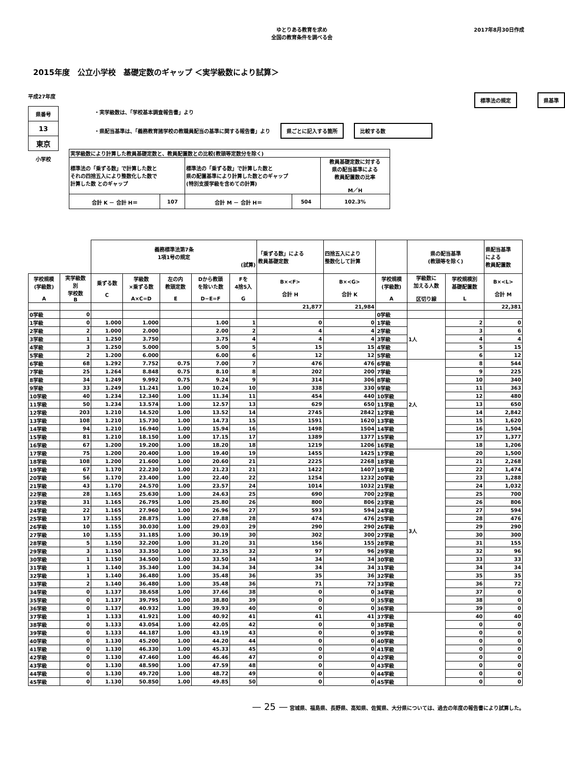ゆとりある教育を求め
全国の教育条件を調べる会
2017年8月30日作成
2015年度　公立小学校　基礎定数のギャップ ＜実学級数により試算＞
平成27年度
| 県番号 |
| 13 |
| 東京 |
小学校
標準法の規定 県基準
・実学級数は、「学校基本調査報告書」より
・県配当基準は、「義務教育諸学校の教職員配当の基準に関する報告書」より 県ごとに記入する箇所 比較する数
| 実学級数により計算した教員基礎定数と、教員配置数との比較(教頭等定数分を除く) | | | | |
| 標準法の「乗ずる数」で計算した数と それの四捨五入により整数化した数で 計算した数 とのギャップ | | 標準法の「乗ずる数」で計算した数と 県の配置基準により計算した数とのギャップ (特別支援学級を含めての計算) | | 教員基礎定数に対する 県の配当基準による 教員配置数の比率 M／H |
| 合計 K － 合計 H＝ | 107 | 合計 M － 合計 H＝ | 504 | 102.3% |
| | | 義務標準法第7条 1項1号の規定 (試算) | | | | | 「乗ずる数」による 教員基礎定数 | 四捨五入により 整数化して計算 | | 県の配当基準 (教頭等を除く) | | 県配当基準 による 教員配置数 |
| 学校規模 (学級数) A | 実学級数 別 学校数 B | 乗ずる数 C | 学級数 ×乗ずる数 A×C=D | 左の内 教頭定数 E | Dから教頭 を除いた数 D−E=F | Fを 4捨5入 G | B×<F> 合計 H | B×<G> 合計 K | 学校規模 (学級数) A | 学級数に 加える人数 区切り線 | 学校規模別 基礎配置数 L | B×<L> 合計 M |
| | | | | | | | 21,877 | 21,984 | | | | 22,381 |
| 0学級 | 0 | | | | | | | | 0学級 | | | |
| 1学級 | 0 | 1.000 | 1.000 | | 1.00 | 1 | 0 | 0 | 1学級 | 1人 | 2 | 0 |
| 2学級 | 2 | 1.000 | 2.000 | | 2.00 | 2 | 4 | 4 | 2学級 | | 3 | 6 |
| 3学級 | 1 | 1.250 | 3.750 | | 3.75 | 4 | 4 | 4 | 3学級 | | 4 | 4 |
| 4学級 | 3 | 1.250 | 5.000 | | 5.00 | 5 | 15 | 15 | 4学級 | | 5 | 15 |
| 5学級 | 2 | 1.200 | 6.000 | | 6.00 | 6 | 12 | 12 | 5学級 | | 6 | 12 |
| 6学級 | 68 | 1.292 | 7.752 | 0.75 | 7.00 | 7 | 476 | 476 | 6学級 | 2人 | 8 | 544 |
| 7学級 | 25 | 1.264 | 8.848 | 0.75 | 8.10 | 8 | 202 | 200 | 7学級 | | 9 | 225 |
| 8学級 | 34 | 1.249 | 9.992 | 0.75 | 9.24 | 9 | 314 | 306 | 8学級 | | 10 | 340 |
| 9学級 | 33 | 1.249 | 11.241 | 1.00 | 10.24 | 10 | 338 | 330 | 9学級 | | 11 | 363 |
| 10学級 | 40 | 1.234 | 12.340 | 1.00 | 11.34 | 11 | 454 | 440 | 10学級 | | 12 | 480 |
| 11学級 | 50 | 1.234 | 13.574 | 1.00 | 12.57 | 13 | 629 | 650 | 11学級 | | 13 | 650 |
| 12学級 | 203 | 1.210 | 14.520 | 1.00 | 13.52 | 14 | 2745 | 2842 | 12学級 | | 14 | 2,842 |
| 13学級 | 108 | 1.210 | 15.730 | 1.00 | 14.73 | 15 | 1591 | 1620 | 13学級 | | 15 | 1,620 |
| 14学級 | 94 | 1.210 | 16.940 | 1.00 | 15.94 | 16 | 1498 | 1504 | 14学級 | | 16 | 1,504 |
| 15学級 | 81 | 1.210 | 18.150 | 1.00 | 17.15 | 17 | 1389 | 1377 | 15学級 | | 17 | 1,377 |
| 16学級 | 67 | 1.200 | 19.200 | 1.00 | 18.20 | 18 | 1219 | 1206 | 16学級 | | 18 | 1,206 |
| 17学級 | 75 | 1.200 | 20.400 | 1.00 | 19.40 | 19 | 1455 | 1425 | 17学級 | 3人 | 20 | 1,500 |
| 18学級 | 108 | 1.200 | 21.600 | 1.00 | 20.60 | 21 | 2225 | 2268 | 18学級 | | 21 | 2,268 |
| 19学級 | 67 | 1.170 | 22.230 | 1.00 | 21.23 | 21 | 1422 | 1407 | 19学級 | | 22 | 1,474 |
| 20学級 | 56 | 1.170 | 23.400 | 1.00 | 22.40 | 22 | 1254 | 1232 | 20学級 | | 23 | 1,288 |
| 21学級 | 43 | 1.170 | 24.570 | 1.00 | 23.57 | 24 | 1014 | 1032 | 21学級 | | 24 | 1,032 |
| 22学級 | 28 | 1.165 | 25.630 | 1.00 | 24.63 | 25 | 690 | 700 | 22学級 | | 25 | 700 |
| 23学級 | 31 | 1.165 | 26.795 | 1.00 | 25.80 | 26 | 800 | 806 | 23学級 | | 26 | 806 |
| 24学級 | 22 | 1.165 | 27.960 | 1.00 | 26.96 | 27 | 593 | 594 | 24学級 | | 27 | 594 |
| 25学級 | 17 | 1.155 | 28.875 | 1.00 | 27.88 | 28 | 474 | 476 | 25学級 | | 28 | 476 |
| 26学級 | 10 | 1.155 | 30.030 | 1.00 | 29.03 | 29 | 290 | 290 | 26学級 | | 29 | 290 |
| 27学級 | 10 | 1.155 | 31.185 | 1.00 | 30.19 | 30 | 302 | 300 | 27学級 | | 30 | 300 |
| 28学級 | 5 | 1.150 | 32.200 | 1.00 | 31.20 | 31 | 156 | 155 | 28学級 | | 31 | 155 |
| 29学級 | 3 | 1.150 | 33.350 | 1.00 | 32.35 | 32 | 97 | 96 | 29学級 | | 32 | 96 |
| 30学級 | 1 | 1.150 | 34.500 | 1.00 | 33.50 | 34 | 34 | 34 | 30学級 | | 33 | 33 |
| 31学級 | 1 | 1.140 | 35.340 | 1.00 | 34.34 | 34 | 34 | 34 | 31学級 | | 34 | 34 |
| 32学級 | 1 | 1.140 | 36.480 | 1.00 | 35.48 | 36 | 35 | 36 | 32学級 | | 35 | 35 |
| 33学級 | 2 | 1.140 | 36.480 | 1.00 | 35.48 | 36 | 71 | 72 | 33学級 | | 36 | 72 |
| 34学級 | 0 | 1.137 | 38.658 | 1.00 | 37.66 | 38 | 0 | 0 | 34学級 | | 37 | 0 |
| 35学級 | 0 | 1.137 | 39.795 | 1.00 | 38.80 | 39 | 0 | 0 | 35学級 | | 38 | 0 |
| 36学級 | 0 | 1.137 | 40.932 | 1.00 | 39.93 | 40 | 0 | 0 | 36学級 | | 39 | 0 |
| 37学級 | 1 | 1.133 | 41.921 | 1.00 | 40.92 | 41 | 41 | 41 | 37学級 | | 40 | 40 |
| 38学級 | 0 | 1.133 | 43.054 | 1.00 | 42.05 | 42 | 0 | 0 | 38学級 | | 0 | 0 |
| 39学級 | 0 | 1.133 | 44.187 | 1.00 | 43.19 | 43 | 0 | 0 | 39学級 | | 0 | 0 |
| 40学級 | 0 | 1.130 | 45.200 | 1.00 | 44.20 | 44 | 0 | 0 | 40学級 | | 0 | 0 |
| 41学級 | 0 | 1.130 | 46.330 | 1.00 | 45.33 | 45 | 0 | 0 | 41学級 | | 0 | 0 |
| 42学級 | 0 | 1.130 | 47.460 | 1.00 | 46.46 | 47 | 0 | 0 | 42学級 | | 0 | 0 |
| 43学級 | 0 | 1.130 | 48.590 | 1.00 | 47.59 | 48 | 0 | 0 | 43学級 | | 0 | 0 |
| 44学級 | 0 | 1.130 | 49.720 | 1.00 | 48.72 | 49 | 0 | 0 | 44学級 | | 0 | 0 |
| 45学級 | 0 | 1.130 | 50.850 | 1.00 | 49.85 | 50 | 0 | 0 | 45学級 | | 0 | 0 |
— 25 — 宮城県、福島県、長野県、高知県、佐賀県、大分県については、過去の年度の報告書により試算した。